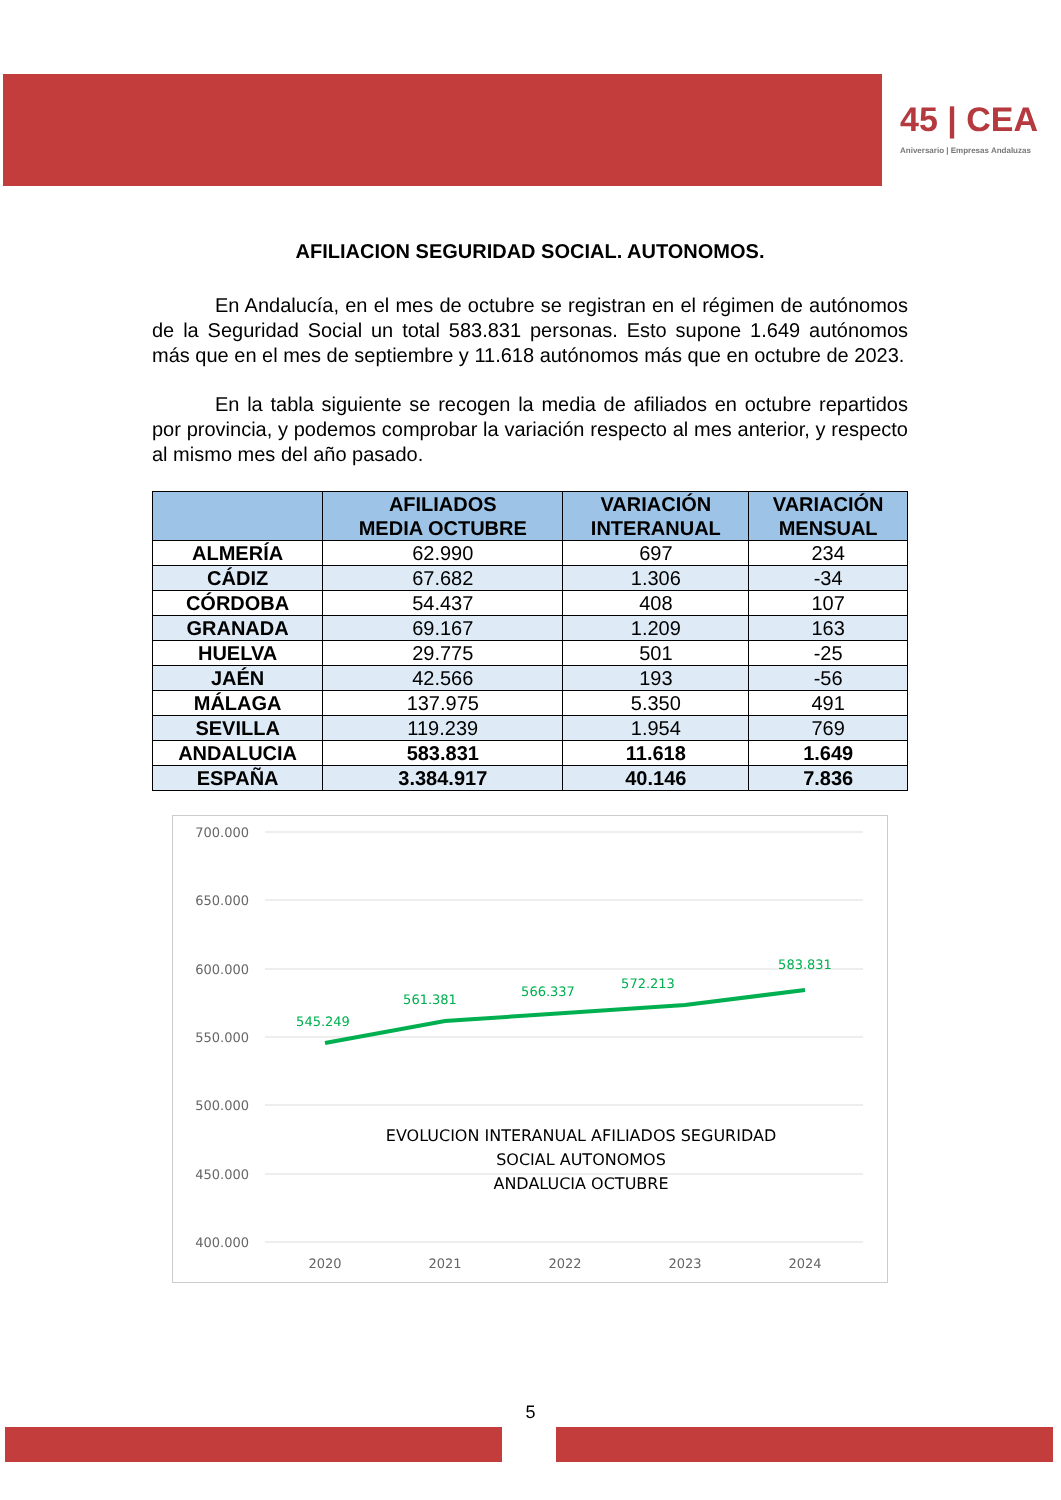45 | CEA
Aniversario | Empresas Andaluzas
AFILIACION SEGURIDAD SOCIAL. AUTONOMOS.
En Andalucía, en el mes de octubre se registran en el régimen de autónomos de la Seguridad Social un total 583.831 personas. Esto supone 1.649 autónomos más que en el mes de septiembre y 11.618 autónomos más que en octubre de 2023.
En la tabla siguiente se recogen la media de afiliados en octubre repartidos por provincia, y podemos comprobar la variación respecto al mes anterior, y respecto al mismo mes del año pasado.
| | AFILIADOS MEDIA OCTUBRE | VARIACIÓN INTERANUAL | VARIACIÓN MENSUAL |
| --- | --- | --- | --- |
| ALMERÍA | 62.990 | 697 | 234 |
| CÁDIZ | 67.682 | 1.306 | -34 |
| CÓRDOBA | 54.437 | 408 | 107 |
| GRANADA | 69.167 | 1.209 | 163 |
| HUELVA | 29.775 | 501 | -25 |
| JAÉN | 42.566 | 193 | -56 |
| MÁLAGA | 137.975 | 5.350 | 491 |
| SEVILLA | 119.239 | 1.954 | 769 |
| ANDALUCIA | 583.831 | 11.618 | 1.649 |
| ESPAÑA | 3.384.917 | 40.146 | 7.836 |
700.000
650.000
600.000
550.000
500.000
450.000
400.000
2020
2021
2022
2023
2024
545.249
561.381
566.337
572.213
583.831
EVOLUCION INTERANUAL AFILIADOS SEGURIDAD
SOCIAL AUTONOMOS
ANDALUCIA OCTUBRE
5